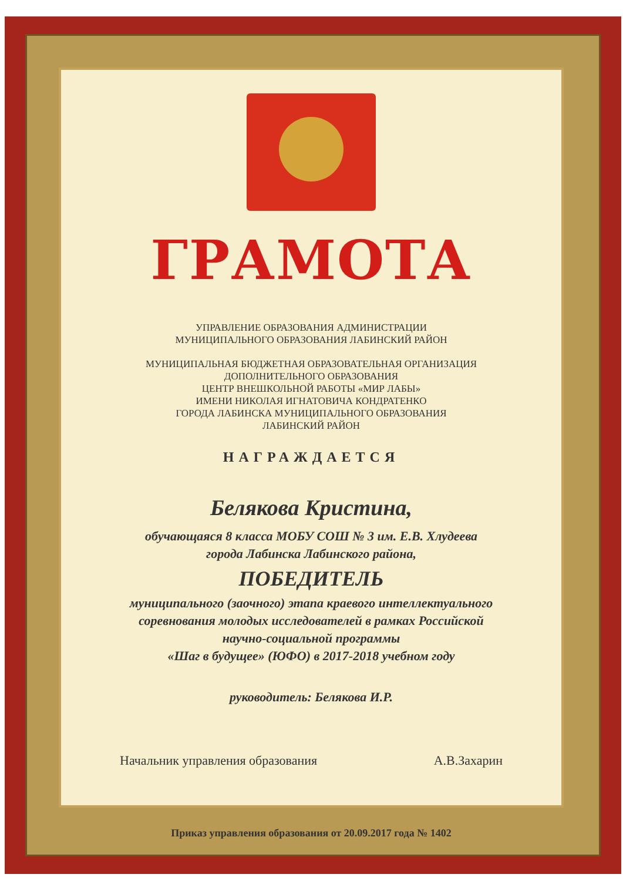ГРАМОТА
УПРАВЛЕНИЕ ОБРАЗОВАНИЯ АДМИНИСТРАЦИИ
МУНИЦИПАЛЬНОГО ОБРАЗОВАНИЯ ЛАБИНСКИЙ РАЙОН
МУНИЦИПАЛЬНАЯ БЮДЖЕТНАЯ ОБРАЗОВАТЕЛЬНАЯ ОРГАНИЗАЦИЯ
ДОПОЛНИТЕЛЬНОГО ОБРАЗОВАНИЯ
ЦЕНТР ВНЕШКОЛЬНОЙ РАБОТЫ «МИР ЛАБЫ»
ИМЕНИ НИКОЛАЯ ИГНАТОВИЧА КОНДРАТЕНКО
ГОРОДА ЛАБИНСКА МУНИЦИПАЛЬНОГО ОБРАЗОВАНИЯ
ЛАБИНСКИЙ РАЙОН
НАГРАЖДАЕТСЯ
Белякова Кристина,
обучающаяся 8 класса МОБУ СОШ № 3 им. Е.В. Хлудеева
города Лабинска Лабинского района,
ПОБЕДИТЕЛЬ
муниципального (заочного) этапа краевого интеллектуального
соревнования молодых исследователей в рамках Российской
научно-социальной программы
«Шаг в будущее» (ЮФО) в 2017-2018 учебном году
руководитель: Белякова И.Р.
Начальник управления образования А.В.Захарин
Приказ управления образования от 20.09.2017 года № 1402